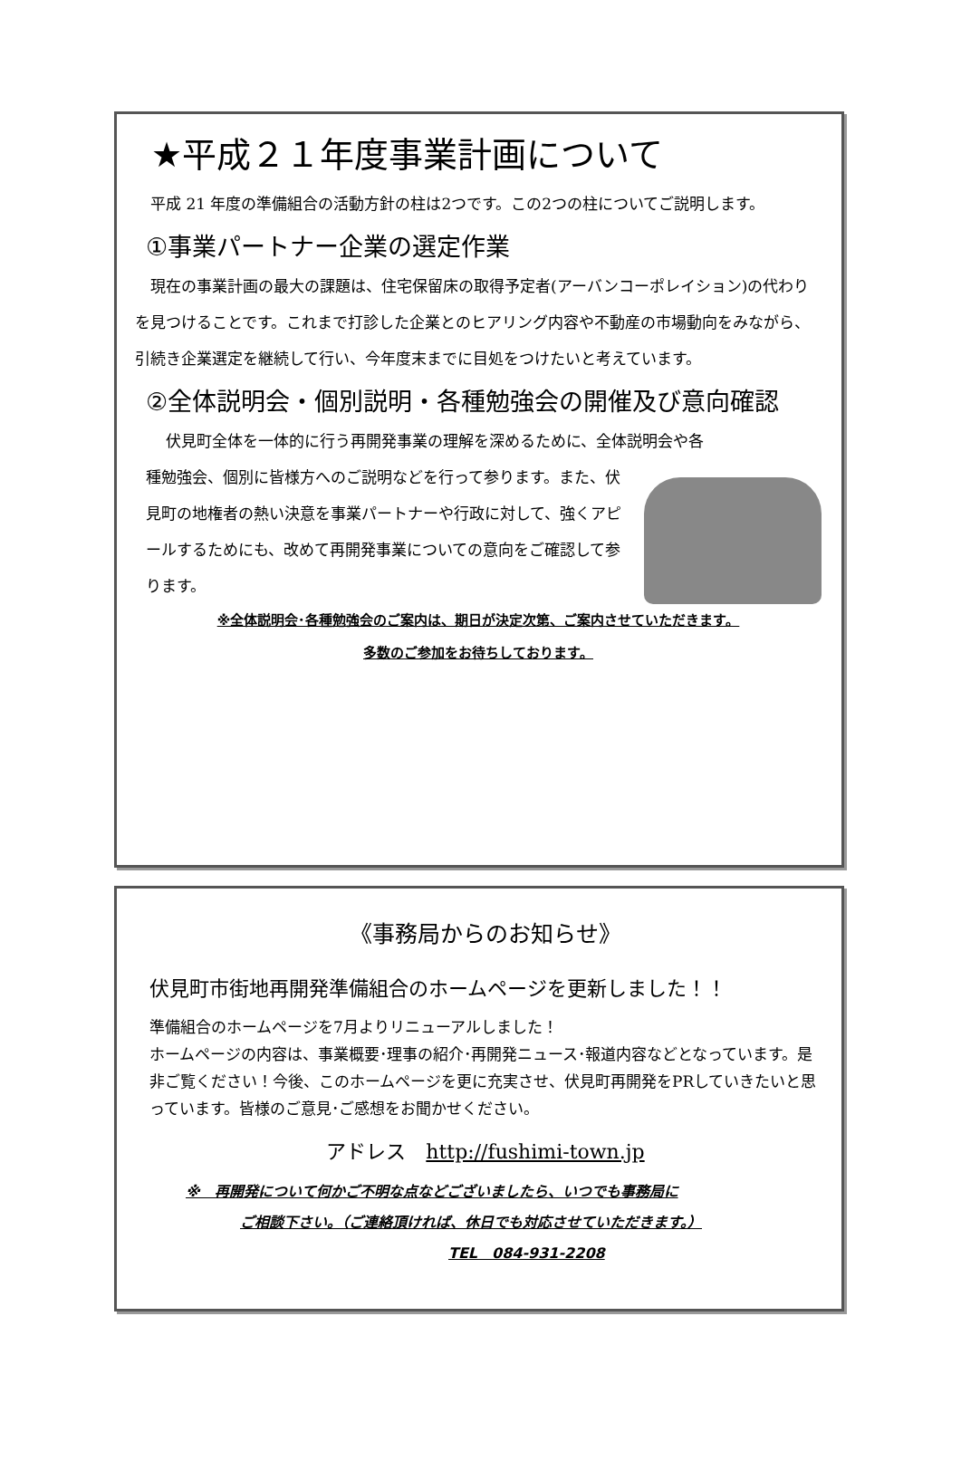★平成２１年度事業計画について
　平成 21 年度の準備組合の活動方針の柱は2つです。この2つの柱についてご説明します。
①事業パートナー企業の選定作業
　現在の事業計画の最大の課題は、住宅保留床の取得予定者(アーバンコーポレイション)の代わりを見つけることです。これまで打診した企業とのヒアリング内容や不動産の市場動向をみながら、引続き企業選定を継続して行い、今年度末までに目処をつけたいと考えています。
②全体説明会・個別説明・各種勉強会の開催及び意向確認
　　伏見町全体を一体的に行う再開発事業の理解を深めるために、全体説明会や各
種勉強会、個別に皆様方へのご説明などを行って参ります。また、伏見町の地権者の熱い決意を事業パートナーや行政に対して、強くアピールするためにも、改めて再開発事業についての意向をご確認して参ります。
※全体説明会･各種勉強会のご案内は、期日が決定次第、ご案内させていただきます。
多数のご参加をお待ちしております。
《事務局からのお知らせ》
伏見町市街地再開発準備組合のホームページを更新しました！！
準備組合のホームページを7月よりリニューアルしました！
ホームページの内容は、事業概要･理事の紹介･再開発ニュース･報道内容などとなっています。是非ご覧ください！今後、このホームページを更に充実させ、伏見町再開発をPRしていきたいと思っています。皆様のご意見･ご感想をお聞かせください。
アドレス　http://fushimi-town.jp
※　再開発について何かご不明な点などございましたら、いつでも事務局に
ご相談下さい。（ご連絡頂ければ、休日でも対応させていただきます。）
TEL　084-931-2208